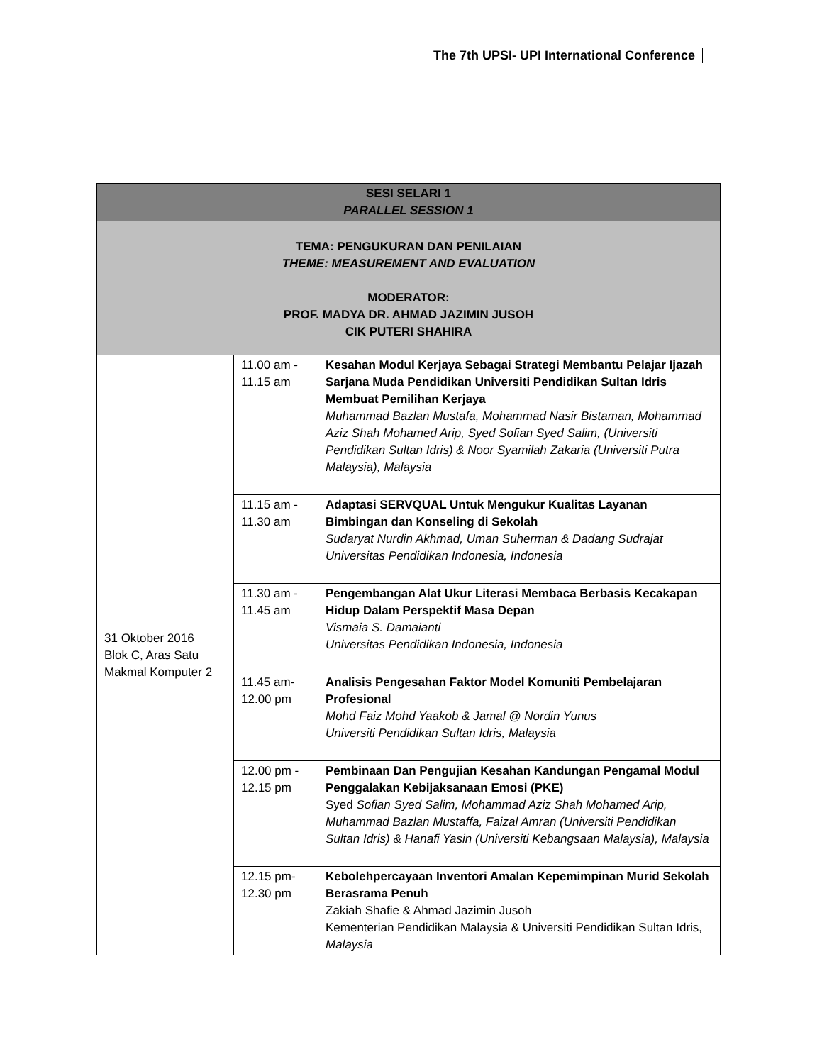The 7th UPSI- UPI International Conference
| SESI SELARI 1 PARALLEL SESSION 1 | | |
| --- | --- | --- |
| TEMA: PENGUKURAN DAN PENILAIAN THEME: MEASUREMENT AND EVALUATION MODERATOR: PROF. MADYA DR. AHMAD JAZIMIN JUSOH CIK PUTERI SHAHIRA | | |
| 31 Oktober 2016 Blok C, Aras Satu Makmal Komputer 2 | 11.00 am - 11.15 am | Kesahan Modul Kerjaya Sebagai Strategi Membantu Pelajar Ijazah Sarjana Muda Pendidikan Universiti Pendidikan Sultan Idris Membuat Pemilihan Kerjaya Muhammad Bazlan Mustafa, Mohammad Nasir Bistaman, Mohammad Aziz Shah Mohamed Arip, Syed Sofian Syed Salim, (Universiti Pendidikan Sultan Idris) & Noor Syamilah Zakaria (Universiti Putra Malaysia), Malaysia |
| | 11.15 am - 11.30 am | Adaptasi SERVQUAL Untuk Mengukur Kualitas Layanan Bimbingan dan Konseling di Sekolah Sudaryat Nurdin Akhmad, Uman Suherman & Dadang Sudrajat Universitas Pendidikan Indonesia, Indonesia |
| | 11.30 am - 11.45 am | Pengembangan Alat Ukur Literasi Membaca Berbasis Kecakapan Hidup Dalam Perspektif Masa Depan Vismaia S. Damaianti Universitas Pendidikan Indonesia, Indonesia |
| | 11.45 am- 12.00 pm | Analisis Pengesahan Faktor Model Komuniti Pembelajaran Profesional Mohd Faiz Mohd Yaakob & Jamal @ Nordin Yunus Universiti Pendidikan Sultan Idris, Malaysia |
| | 12.00 pm - 12.15 pm | Pembinaan Dan Pengujian Kesahan Kandungan Pengamal Modul Penggalakan Kebijaksanaan Emosi (PKE) Syed Sofian Syed Salim, Mohammad Aziz Shah Mohamed Arip, Muhammad Bazlan Mustaffa, Faizal Amran (Universiti Pendidikan Sultan Idris) & Hanafi Yasin (Universiti Kebangsaan Malaysia), Malaysia |
| | 12.15 pm- 12.30 pm | Kebolehpercayaan Inventori Amalan Kepemimpinan Murid Sekolah Berasrama Penuh Zakiah Shafie & Ahmad Jazimin Jusoh Kementerian Pendidikan Malaysia & Universiti Pendidikan Sultan Idris, Malaysia |